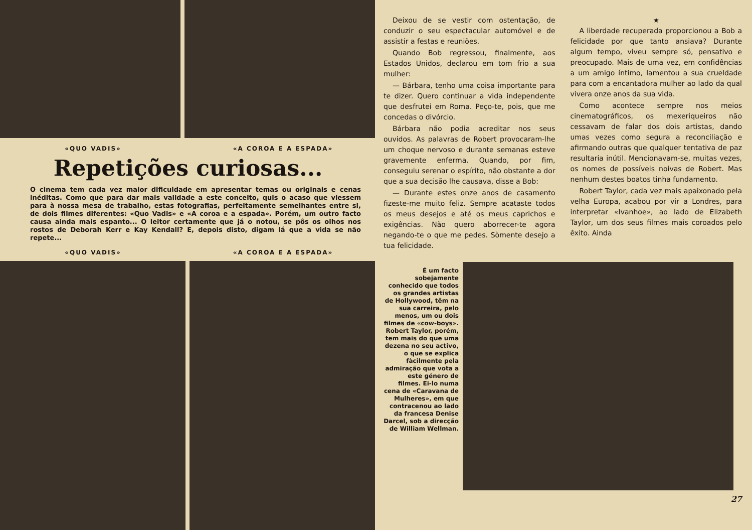«QUO VADIS» «A COROA E A ESPADA»
Repetições curiosas...
O cinema tem cada vez maior dificuldade em apresentar temas ou originais e cenas inéditas. Como que para dar mais validade a este conceito, quis o acaso que viessem para à nossa mesa de trabalho, estas fotografias, perfeitamente semelhantes entre si, de dois filmes diferentes: «Quo Vadis» e «A coroa e a espada». Porém, um outro facto causa ainda mais espanto... O leitor certamente que já o notou, se pôs os olhos nos rostos de Deborah Kerr e Kay Kendall? E, depois disto, digam lá que a vida se não repete...
«QUO VADIS» «A COROA E A ESPADA»
Deixou de se vestir com ostentação, de conduzir o seu espectacular automóvel e de assistir a festas e reuniões.
Quando Bob regressou, finalmente, aos Estados Unidos, declarou em tom frio a sua mulher:
— Bárbara, tenho uma coisa importante para te dizer. Quero continuar a vida independente que desfrutei em Roma. Peço-te, pois, que me concedas o divórcio.
Bárbara não podia acreditar nos seus ouvidos. As palavras de Robert provocaram-lhe um choque nervoso e durante semanas esteve gravemente enferma. Quando, por fim, conseguiu serenar o espírito, não obstante a dor que a sua decisão lhe causava, disse a Bob:
— Durante estes onze anos de casamento fizeste-me muito feliz. Sempre acataste todos os meus desejos e até os meus caprichos e exigências. Não quero aborrecer-te agora negando-te o que me pedes. Sòmente desejo a tua felicidade.
★
A liberdade recuperada proporcionou a Bob a felicidade por que tanto ansiava? Durante algum tempo, viveu sempre só, pensativo e preocupado. Mais de uma vez, em confidências a um amigo íntimo, lamentou a sua crueldade para com a encantadora mulher ao lado da qual vivera onze anos da sua vida.
Como acontece sempre nos meios cinematográficos, os mexeriqueiros não cessavam de falar dos dois artistas, dando umas vezes como segura a reconciliação e afirmando outras que qualquer tentativa de paz resultaria inútil. Mencionavam-se, muitas vezes, os nomes de possíveis noivas de Robert. Mas nenhum destes boatos tinha fundamento.
Robert Taylor, cada vez mais apaixonado pela velha Europa, acabou por vir a Londres, para interpretar «Ivanhoe», ao lado de Elizabeth Taylor, um dos seus filmes mais coroados pelo êxito. Ainda
É um facto sobejamente conhecido que todos os grandes artistas de Hollywood, têm na sua carreira, pelo menos, um ou dois filmes de «cow-boys». Robert Taylor, porém, tem mais do que uma dezena no seu activo, o que se explica fàcilmente pela admiração que vota a este género de filmes. Ei-lo numa cena de «Caravana de Mulheres», em que contracenou ao lado da francesa Denise Darcel, sob a direcção de William Wellman.
27